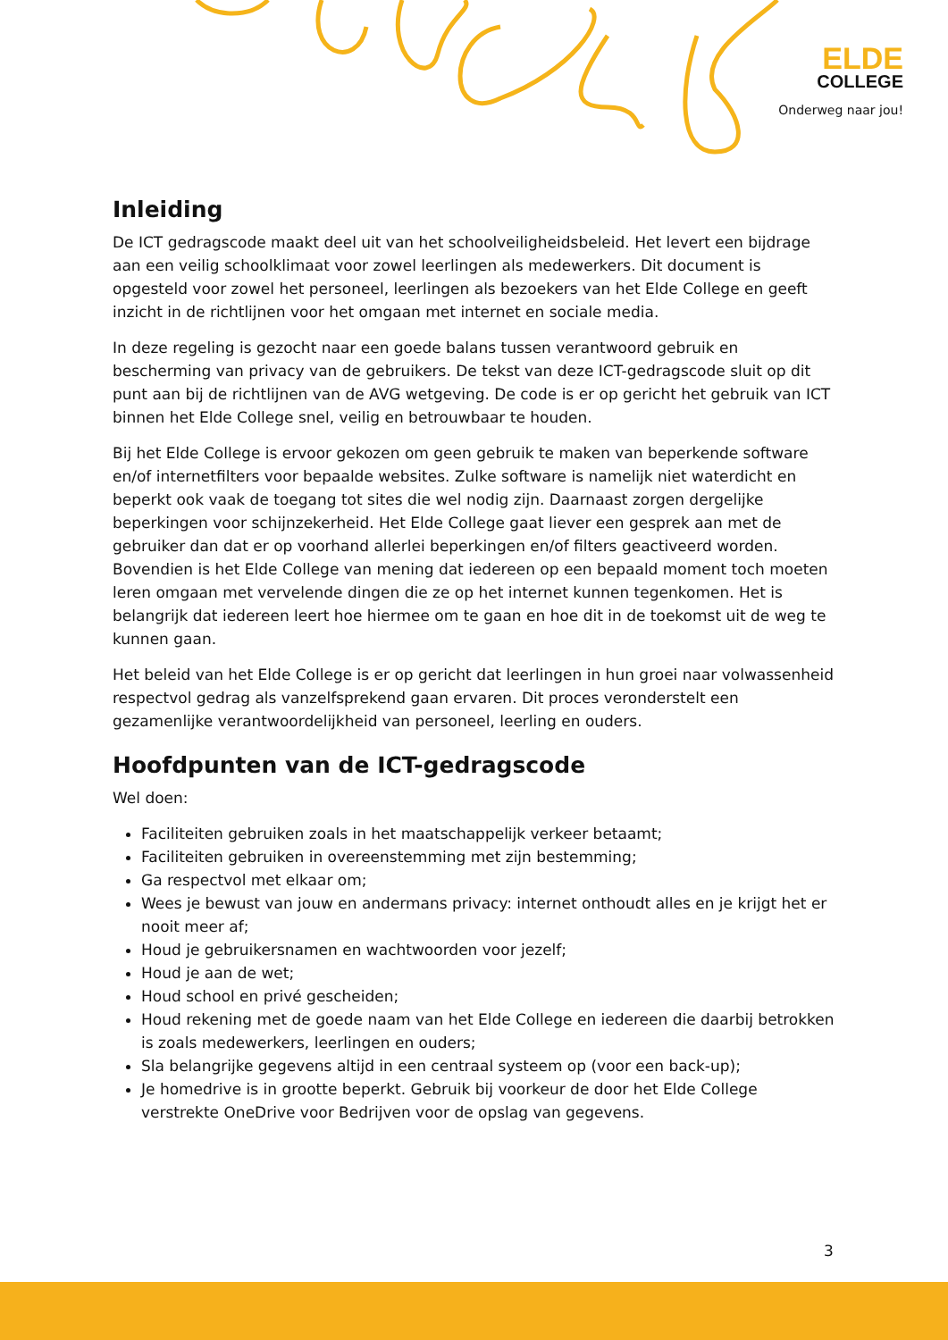ELDE
COLLEGE
Onderweg naar jou!
Inleiding
De ICT gedragscode maakt deel uit van het schoolveiligheidsbeleid. Het levert een bijdrage aan een veilig schoolklimaat voor zowel leerlingen als medewerkers. Dit document is opgesteld voor zowel het personeel, leerlingen als bezoekers van het Elde College en geeft inzicht in de richtlijnen voor het omgaan met internet en sociale media.
In deze regeling is gezocht naar een goede balans tussen verantwoord gebruik en bescherming van privacy van de gebruikers. De tekst van deze ICT-gedragscode sluit op dit punt aan bij de richtlijnen van de AVG wetgeving. De code is er op gericht het gebruik van ICT binnen het Elde College snel, veilig en betrouwbaar te houden.
Bij het Elde College is ervoor gekozen om geen gebruik te maken van beperkende software en/of internetfilters voor bepaalde websites. Zulke software is namelijk niet waterdicht en beperkt ook vaak de toegang tot sites die wel nodig zijn. Daarnaast zorgen dergelijke beperkingen voor schijnzekerheid. Het Elde College gaat liever een gesprek aan met de gebruiker dan dat er op voorhand allerlei beperkingen en/of filters geactiveerd worden. Bovendien is het Elde College van mening dat iedereen op een bepaald moment toch moeten leren omgaan met vervelende dingen die ze op het internet kunnen tegenkomen. Het is belangrijk dat iedereen leert hoe hiermee om te gaan en hoe dit in de toekomst uit de weg te kunnen gaan.
Het beleid van het Elde College is er op gericht dat leerlingen in hun groei naar volwassenheid respectvol gedrag als vanzelfsprekend gaan ervaren. Dit proces veronderstelt een gezamenlijke verantwoordelijkheid van personeel, leerling en ouders.
Hoofdpunten van de ICT-gedragscode
Wel doen:
Faciliteiten gebruiken zoals in het maatschappelijk verkeer betaamt;
Faciliteiten gebruiken in overeenstemming met zijn bestemming;
Ga respectvol met elkaar om;
Wees je bewust van jouw en andermans privacy: internet onthoudt alles en je krijgt het er nooit meer af;
Houd je gebruikersnamen en wachtwoorden voor jezelf;
Houd je aan de wet;
Houd school en privé gescheiden;
Houd rekening met de goede naam van het Elde College en iedereen die daarbij betrokken is zoals medewerkers, leerlingen en ouders;
Sla belangrijke gegevens altijd in een centraal systeem op (voor een back-up);
Je homedrive is in grootte beperkt. Gebruik bij voorkeur de door het Elde College verstrekte OneDrive voor Bedrijven voor de opslag van gegevens.
3